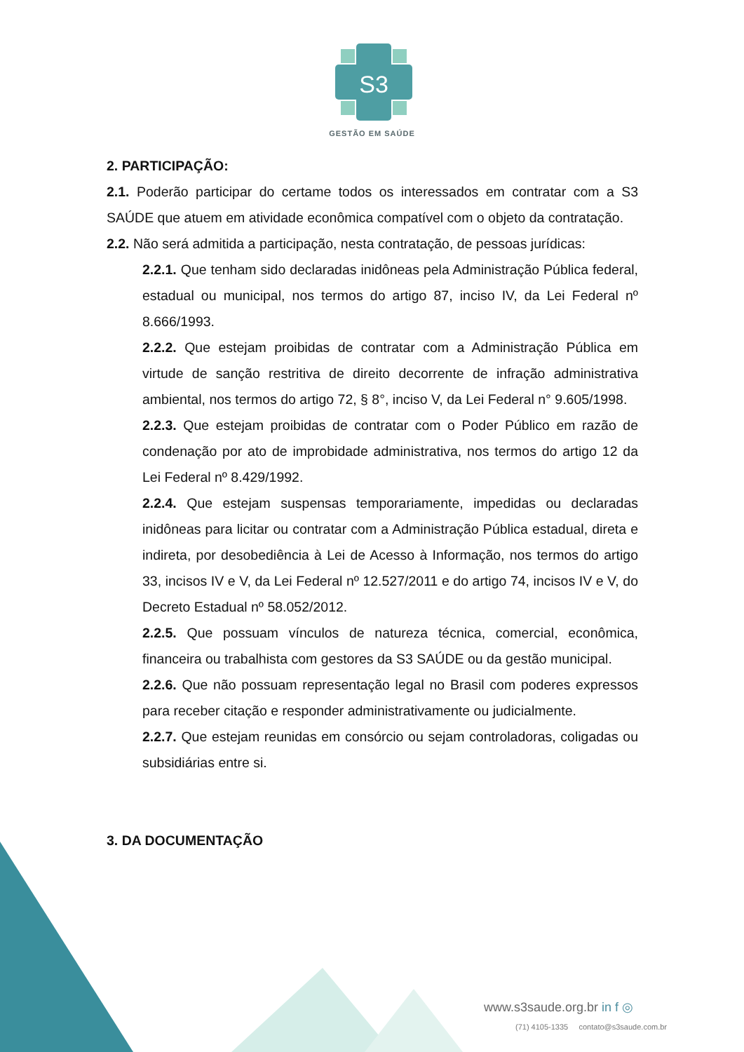S3
GESTÃO EM SAÚDE
2. PARTICIPAÇÃO:
2.1. Poderão participar do certame todos os interessados em contratar com a S3 SAÚDE que atuem em atividade econômica compatível com o objeto da contratação.
2.2. Não será admitida a participação, nesta contratação, de pessoas jurídicas:
2.2.1. Que tenham sido declaradas inidôneas pela Administração Pública federal, estadual ou municipal, nos termos do artigo 87, inciso IV, da Lei Federal nº 8.666/1993.
2.2.2. Que estejam proibidas de contratar com a Administração Pública em virtude de sanção restritiva de direito decorrente de infração administrativa ambiental, nos termos do artigo 72, § 8°, inciso V, da Lei Federal n° 9.605/1998.
2.2.3. Que estejam proibidas de contratar com o Poder Público em razão de condenação por ato de improbidade administrativa, nos termos do artigo 12 da Lei Federal nº 8.429/1992.
2.2.4. Que estejam suspensas temporariamente, impedidas ou declaradas inidôneas para licitar ou contratar com a Administração Pública estadual, direta e indireta, por desobediência à Lei de Acesso à Informação, nos termos do artigo 33, incisos IV e V, da Lei Federal nº 12.527/2011 e do artigo 74, incisos IV e V, do Decreto Estadual nº 58.052/2012.
2.2.5. Que possuam vínculos de natureza técnica, comercial, econômica, financeira ou trabalhista com gestores da S3 SAÚDE ou da gestão municipal.
2.2.6. Que não possuam representação legal no Brasil com poderes expressos para receber citação e responder administrativamente ou judicialmente.
2.2.7. Que estejam reunidas em consórcio ou sejam controladoras, coligadas ou subsidiárias entre si.
3. DA DOCUMENTAÇÃO
www.s3saude.org.br in f ◎
(71) 4105-1335 contato@s3saude.com.br